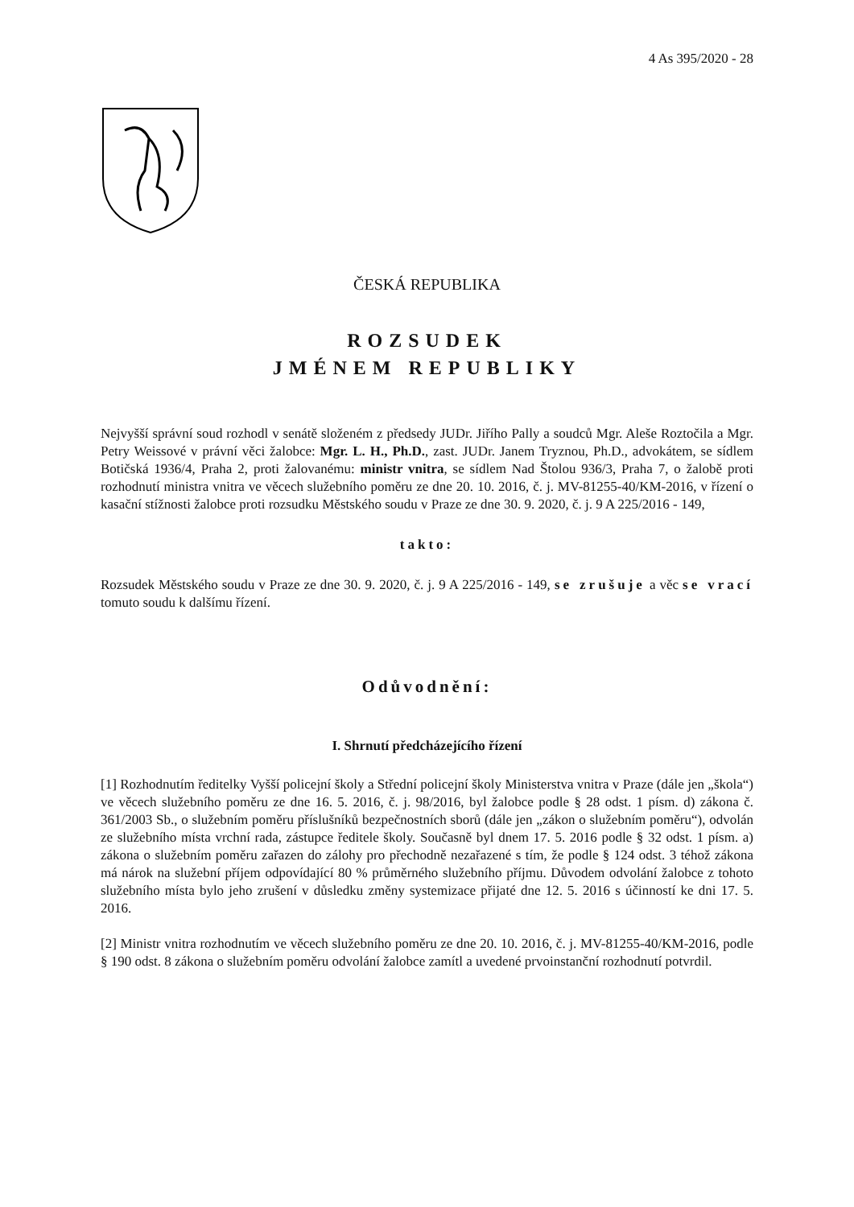4 As 395/2020 - 28
ČESKÁ REPUBLIKA
ROZSUDEK
JMÉNEM REPUBLIKY
Nejvyšší správní soud rozhodl v senátě složeném z předsedy JUDr. Jiřího Pally a soudců Mgr. Aleše Roztočila a Mgr. Petry Weissové v právní věci žalobce: Mgr. L. H., Ph.D., zast. JUDr. Janem Tryznou, Ph.D., advokátem, se sídlem Botičská 1936/4, Praha 2, proti žalovanému: ministr vnitra, se sídlem Nad Štolou 936/3, Praha 7, o žalobě proti rozhodnutí ministra vnitra ve věcech služebního poměru ze dne 20. 10. 2016, č. j. MV-81255-40/KM-2016, v řízení o kasační stížnosti žalobce proti rozsudku Městského soudu v Praze ze dne 30. 9. 2020, č. j. 9 A 225/2016 - 149,
takto:
Rozsudek Městského soudu v Praze ze dne 30. 9. 2020, č. j. 9 A 225/2016 - 149, se zrušuje a věc se vrací tomuto soudu k dalšímu řízení.
Odůvodnění:
I. Shrnutí předcházejícího řízení
[1] Rozhodnutím ředitelky Vyšší policejní školy a Střední policejní školy Ministerstva vnitra v Praze (dále jen „škola“) ve věcech služebního poměru ze dne 16. 5. 2016, č. j. 98/2016, byl žalobce podle § 28 odst. 1 písm. d) zákona č. 361/2003 Sb., o služebním poměru příslušníků bezpečnostních sborů (dále jen „zákon o služebním poměru“), odvolán ze služebního místa vrchní rada, zástupce ředitele školy. Současně byl dnem 17. 5. 2016 podle § 32 odst. 1 písm. a) zákona o služebním poměru zařazen do zálohy pro přechodně nezařazené s tím, že podle § 124 odst. 3 téhož zákona má nárok na služební příjem odpovídající 80 % průměrného služebního příjmu. Důvodem odvolání žalobce z tohoto služebního místa bylo jeho zrušení v důsledku změny systemizace přijaté dne 12. 5. 2016 s účinností ke dni 17. 5. 2016.
[2] Ministr vnitra rozhodnutím ve věcech služebního poměru ze dne 20. 10. 2016, č. j. MV-81255-40/KM-2016, podle § 190 odst. 8 zákona o služebním poměru odvolání žalobce zamítl a uvedené prvoinstanční rozhodnutí potvrdil.